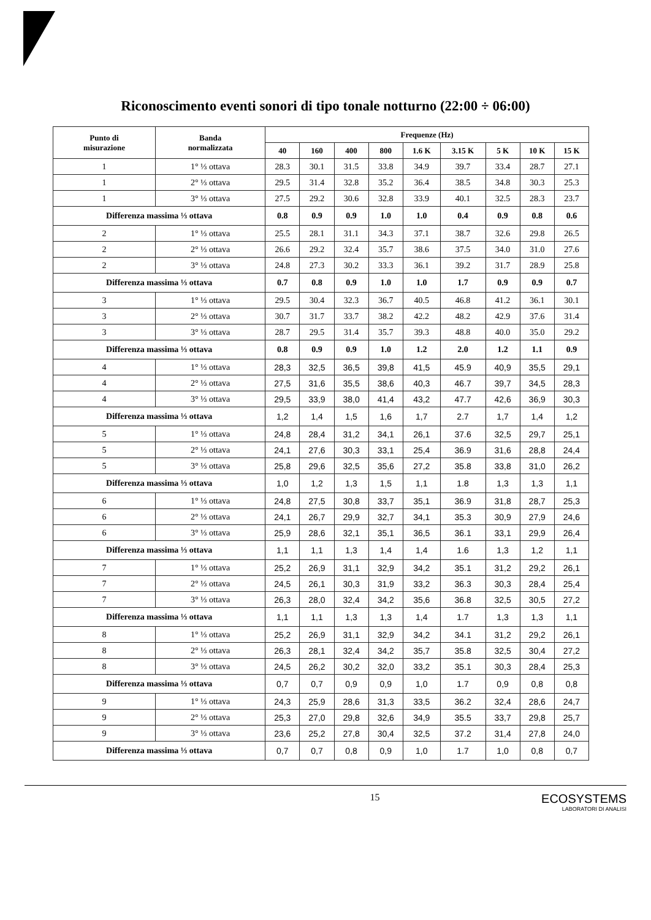Riconoscimento eventi sonori di tipo tonale notturno (22:00 ÷ 06:00)
| Punto di misurazione | Banda normalizzata | Frequenze (Hz) | | | | | | | | |
| --- | --- | --- | --- | --- | --- | --- | --- | --- | --- | --- |
| | | 40 | 160 | 400 | 800 | 1.6 K | 3.15 K | 5 K | 10 K | 15 K |
| 1 | 1° ⅓ ottava | 28.3 | 30.1 | 31.5 | 33.8 | 34.9 | 39.7 | 33.4 | 28.7 | 27.1 |
| 1 | 2° ⅓ ottava | 29.5 | 31.4 | 32.8 | 35.2 | 36.4 | 38.5 | 34.8 | 30.3 | 25.3 |
| 1 | 3° ⅓ ottava | 27.5 | 29.2 | 30.6 | 32.8 | 33.9 | 40.1 | 32.5 | 28.3 | 23.7 |
| Differenza massima ⅓ ottava | | 0.8 | 0.9 | 0.9 | 1.0 | 1.0 | 0.4 | 0.9 | 0.8 | 0.6 |
| 2 | 1° ⅓ ottava | 25.5 | 28.1 | 31.1 | 34.3 | 37.1 | 38.7 | 32.6 | 29.8 | 26.5 |
| 2 | 2° ⅓ ottava | 26.6 | 29.2 | 32.4 | 35.7 | 38.6 | 37.5 | 34.0 | 31.0 | 27.6 |
| 2 | 3° ⅓ ottava | 24.8 | 27.3 | 30.2 | 33.3 | 36.1 | 39.2 | 31.7 | 28.9 | 25.8 |
| Differenza massima ⅓ ottava | | 0.7 | 0.8 | 0.9 | 1.0 | 1.0 | 1.7 | 0.9 | 0.9 | 0.7 |
| 3 | 1° ⅓ ottava | 29.5 | 30.4 | 32.3 | 36.7 | 40.5 | 46.8 | 41.2 | 36.1 | 30.1 |
| 3 | 2° ⅓ ottava | 30.7 | 31.7 | 33.7 | 38.2 | 42.2 | 48.2 | 42.9 | 37.6 | 31.4 |
| 3 | 3° ⅓ ottava | 28.7 | 29.5 | 31.4 | 35.7 | 39.3 | 48.8 | 40.0 | 35.0 | 29.2 |
| Differenza massima ⅓ ottava | | 0.8 | 0.9 | 0.9 | 1.0 | 1.2 | 2.0 | 1.2 | 1.1 | 0.9 |
| 4 | 1° ⅓ ottava | 28,3 | 32,5 | 36,5 | 39,8 | 41,5 | 45.9 | 40,9 | 35,5 | 29,1 |
| 4 | 2° ⅓ ottava | 27,5 | 31,6 | 35,5 | 38,6 | 40,3 | 46.7 | 39,7 | 34,5 | 28,3 |
| 4 | 3° ⅓ ottava | 29,5 | 33,9 | 38,0 | 41,4 | 43,2 | 47.7 | 42,6 | 36,9 | 30,3 |
| Differenza massima ⅓ ottava | | 1,2 | 1,4 | 1,5 | 1,6 | 1,7 | 2.7 | 1,7 | 1,4 | 1,2 |
| 5 | 1° ⅓ ottava | 24,8 | 28,4 | 31,2 | 34,1 | 26,1 | 37.6 | 32,5 | 29,7 | 25,1 |
| 5 | 2° ⅓ ottava | 24,1 | 27,6 | 30,3 | 33,1 | 25,4 | 36.9 | 31,6 | 28,8 | 24,4 |
| 5 | 3° ⅓ ottava | 25,8 | 29,6 | 32,5 | 35,6 | 27,2 | 35.8 | 33,8 | 31,0 | 26,2 |
| Differenza massima ⅓ ottava | | 1,0 | 1,2 | 1,3 | 1,5 | 1,1 | 1.8 | 1,3 | 1,3 | 1,1 |
| 6 | 1° ⅓ ottava | 24,8 | 27,5 | 30,8 | 33,7 | 35,1 | 36.9 | 31,8 | 28,7 | 25,3 |
| 6 | 2° ⅓ ottava | 24,1 | 26,7 | 29,9 | 32,7 | 34,1 | 35.3 | 30,9 | 27,9 | 24,6 |
| 6 | 3° ⅓ ottava | 25,9 | 28,6 | 32,1 | 35,1 | 36,5 | 36.1 | 33,1 | 29,9 | 26,4 |
| Differenza massima ⅓ ottava | | 1,1 | 1,1 | 1,3 | 1,4 | 1,4 | 1.6 | 1,3 | 1,2 | 1,1 |
| 7 | 1° ⅓ ottava | 25,2 | 26,9 | 31,1 | 32,9 | 34,2 | 35.1 | 31,2 | 29,2 | 26,1 |
| 7 | 2° ⅓ ottava | 24,5 | 26,1 | 30,3 | 31,9 | 33,2 | 36.3 | 30,3 | 28,4 | 25,4 |
| 7 | 3° ⅓ ottava | 26,3 | 28,0 | 32,4 | 34,2 | 35,6 | 36.8 | 32,5 | 30,5 | 27,2 |
| Differenza massima ⅓ ottava | | 1,1 | 1,1 | 1,3 | 1,3 | 1,4 | 1.7 | 1,3 | 1,3 | 1,1 |
| 8 | 1° ⅓ ottava | 25,2 | 26,9 | 31,1 | 32,9 | 34,2 | 34.1 | 31,2 | 29,2 | 26,1 |
| 8 | 2° ⅓ ottava | 26,3 | 28,1 | 32,4 | 34,2 | 35,7 | 35.8 | 32,5 | 30,4 | 27,2 |
| 8 | 3° ⅓ ottava | 24,5 | 26,2 | 30,2 | 32,0 | 33,2 | 35.1 | 30,3 | 28,4 | 25,3 |
| Differenza massima ⅓ ottava | | 0,7 | 0,7 | 0,9 | 0,9 | 1,0 | 1.7 | 0,9 | 0,8 | 0,8 |
| 9 | 1° ⅓ ottava | 24,3 | 25,9 | 28,6 | 31,3 | 33,5 | 36.2 | 32,4 | 28,6 | 24,7 |
| 9 | 2° ⅓ ottava | 25,3 | 27,0 | 29,8 | 32,6 | 34,9 | 35.5 | 33,7 | 29,8 | 25,7 |
| 9 | 3° ⅓ ottava | 23,6 | 25,2 | 27,8 | 30,4 | 32,5 | 37.2 | 31,4 | 27,8 | 24,0 |
| Differenza massima ⅓ ottava | | 0,7 | 0,7 | 0,8 | 0,9 | 1,0 | 1.7 | 1,0 | 0,8 | 0,7 |
15
ECOSYSTEMS
LABORATORI DI ANALISI